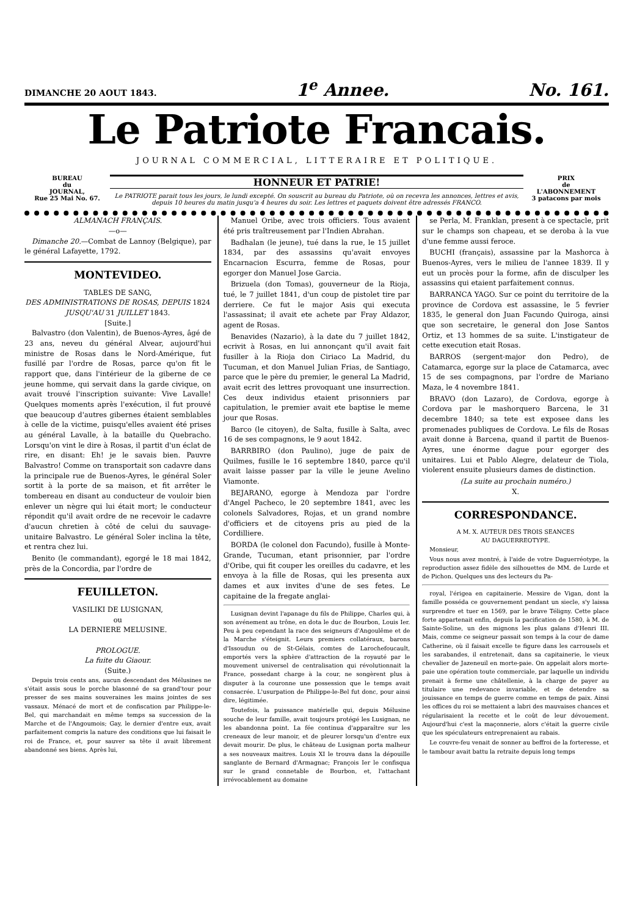DIMANCHE 20 AOUT 1843. 1<sup>e</sup> Annee. No. 161.
Le Patriote Francais.
JOURNAL COMMERCIAL, LITTERAIRE ET POLITIQUE.
BUREAU
du
JOURNAL,
Rue 25 Mai No. 67.
HONNEUR ET PATRIE!
Le PATRIOTE parait tous les jours, le lundi excepté. On souscrit au bureau du Patriote, où on recevra les annonces, lettres et avis, depuis 10 heures du matin jusqu'a 4 heures du soir. Les lettres et paquets doivent être adressés FRANCO.
PRIX
de
L'ABONNEMENT
3 patacons par mois
ALMANACH FRANÇAIS.
—o—
Dimanche 20.—Combat de Lannoy (Belgique), par le général Lafayette, 1792.
MONTEVIDEO.
TABLES DE SANG,
DES ADMINISTRATIONS DE ROSAS, DEPUIS 1824 JUSQU'AU 31 JUILLET 1843.
[Suite.]
Balvastro (don Valentin), de Buenos-Ayres, âgé de 23 ans, neveu du général Alvear, aujourd'hui ministre de Rosas dans le Nord-Amérique, fut fusillé par l'ordre de Rosas, parce qu'on fit le rapport que, dans l'intérieur de la giberne de ce jeune homme, qui servait dans la garde civique, on avait trouvé l'inscription suivante: Vive Lavalle! Quelques moments après l'exécution, il fut prouvé que beaucoup d'autres gibernes étaient semblables à celle de la victime, puisqu'elles avaient été prises au général Lavalle, à la bataille du Quebracho. Lorsqu'on vint le dire à Rosas, il partit d'un éclat de rire, en disant: Eh! je le savais bien. Pauvre Balvastro! Comme on transportait son cadavre dans la principale rue de Buenos-Ayres, le général Soler sortit à la porte de sa maison, et fit arrêter le tombereau en disant au conducteur de vouloir bien enlever un nègre qui lui était mort; le conducteur répondit qu'il avait ordre de ne recevoir le cadavre d'aucun chretien à côté de celui du sauvage-unitaire Balvastro. Le général Soler inclina la tête, et rentra chez lui.
Benito (le commandant), egorgé le 18 mai 1842, près de la Concordia, par l'ordre de
FEUILLETON.
VASILIKI DE LUSIGNAN,
ou
LA DERNIERE MELUSINE.
PROLOGUE.
La fuite du Giaour.
(Suite.)
Depuis trois cents ans, aucun descendant des Mélusines ne s'était assis sous le porche blasonné de sa grand'tour pour presser de ses mains souveraines les mains jointes de ses vassaux. Ménacé de mort et de confiscation par Philippe-le-Bel, qui marchandait en même temps sa succession de la Marche et de l'Angoumois; Gay, le dernier d'entre eux, avait parfaitement compris la nature des conditions que lui faisait le roi de France, et, pour sauver sa tête il avait librement abandonné ses biens. Après lui,
Manuel Oribe, avec trois officiers. Tous avaient été pris traîtreusement par l'Indien Abrahan.
Badhalan (le jeune), tué dans la rue, le 15 juillet 1834, par des assassins qu'avait envoyes Encarnacion Escurra, femme de Rosas, pour egorger don Manuel Jose Garcia.
Brizuela (don Tomas), gouverneur de la Rioja, tué, le 7 juillet 1841, d'un coup de pistolet tire par derriere. Ce fut le major Asis qui executa l'assassinat; il avait ete achete par Fray Aldazor, agent de Rosas.
Benavides (Nazario), à la date du 7 juillet 1842, ecrivit à Rosas, en lui annonçant qu'il avait fait fusiller à la Rioja don Ciriaco La Madrid, du Tucuman, et don Manuel Julian Frias, de Santiago, parce que le père du premier, le general La Madrid, avait ecrit des lettres provoquant une insurrection. Ces deux individus etaient prisonniers par capitulation, le premier avait ete baptise le meme jour que Rosas.
Barco (le citoyen), de Salta, fusille à Salta, avec 16 de ses compagnons, le 9 aout 1842.
BARRBIRO (don Paulino), juge de paix de Quilmes, fusille le 16 septembre 1840, parce qu'il avait laisse passer par la ville le jeune Avelino Viamonte.
BEJARANO, egorge à Mendoza par l'ordre d'Angel Pacheco, le 20 septembre 1841, avec les colonels Salvadores, Rojas, et un grand nombre d'officiers et de citoyens pris au pied de la Cordilliere.
BORDA (le colonel don Facundo), fusille à Monte-Grande, Tucuman, etant prisonnier, par l'ordre d'Oribe, qui fit couper les oreilles du cadavre, et les envoya à la fille de Rosas, qui les presenta aux dames et aux invites d'une de ses fetes. Le capitaine de la fregate anglai-
Lusignan devint l'apanage du fils de Philippe, Charles qui, à son avénement au trône, en dota le duc de Bourbon, Louis Ier. Peu à peu cependant la race des seigneurs d'Angoulême et de la Marche s'éteignit. Leurs premiers collatéraux, barons d'Issoudun ou de St-Gélais, comtes de Larochefoucault, emportés vers la sphère d'attraction de la royauté par le mouvement universel de centralisation qui révolutionnait la France, possedant charge à la cour, ne songèrent plus à disputer à la couronne une possession que le temps avait consacrée. L'usurpation de Philippe-le-Bel fut donc, pour ainsi dire, légitimée.
Toutefois, la puissance matérielle qui, depuis Mélusine souche de leur famille, avait toujours protégé les Lusignan, ne les abandonna point. La fée continua d'apparaître sur les creneaux de leur manoir, et de pleurer lorsqu'un d'entre eux devait mourir. De plus, le château de Lusignan porta malheur a ses nouveaux maitres. Louis XI le trouva dans la dépouille sanglante de Bernard d'Armagnac; François Ier le confisqua sur le grand connetable de Bourbon, et, l'attachant irrévocablement au domaine
se Perla, M. Franklan, present à ce spectacle, prit sur le champs son chapeau, et se deroba à la vue d'une femme aussi feroce.
BUCHI (français), assassine par la Mashorca à Buenos-Ayres, vers le milieu de l'annee 1839. Il y eut un procès pour la forme, afin de disculper les assassins qui etaient parfaitement connus.
BARRANCA YAGO. Sur ce point du territoire de la province de Cordova est assassine, le 5 fevrier 1835, le general don Juan Facundo Quiroga, ainsi que son secretaire, le general don Jose Santos Ortiz, et 13 hommes de sa suite. L'instigateur de cette execution etait Rosas.
BARROS (sergent-major don Pedro), de Catamarca, egorge sur la place de Catamarca, avec 15 de ses compagnons, par l'ordre de Mariano Maza, le 4 novembre 1841.
BRAVO (don Lazaro), de Cordova, egorge à Cordova par le mashorquero Barcena, le 31 decembre 1840; sa tete est exposee dans les promenades publiques de Cordova. Le fils de Rosas avait donne à Barcena, quand il partit de Buenos-Ayres, une énorme dague pour egorger des unitaires. Lui et Pablo Alegre, delateur de Tiola, violerent ensuite plusieurs dames de distinction.
(La suite au prochain numéro.)
X.
CORRESPONDANCE.
A M. X. AUTEUR DES TROIS SEANCES
AU DAGUERREOTYPE.
Monsieur,
Vous nous avez montré, à l'aide de votre Daguerréotype, la reproduction assez fidèle des silhouettes de MM. de Lurde et de Pichon. Quelques uns des lecteurs du Pa-
royal, l'érigea en capitainerie. Messire de Vigan, dont la famille posséda ce gouvernement pendant un siecle, s'y laissa surprendre et tuer en 1569, par le brave Téligny. Cette place forte appartenait enfin, depuis la pacification de 1580, à M. de Sainte-Soline, un des mignons les plus galans d'Henri III. Mais, comme ce seigneur passait son temps à la cour de dame Catherine, où il faisait excelle te figure dans les carrousels et les sarabandes, il entretenait, dans sa capitainerie, le vieux chevalier de Jazeneuil en morte-paie. On appelait alors morte-paie une opération toute commerciale, par laquelle un individu prenait à ferme une châtellenie, à la charge de payer au titulaire une redevance invariable, et de detendre sa jouissance en temps de guerre comme en temps de paix. Ainsi les offices du roi se mettaient a labri des mauvaises chances et régularisaient la recette et le coût de leur dévouement. Aujourd'hui c'est la maçonnerie, alors c'était la guerre civile que les spéculateurs entreprenaient au rabais.
Le couvre-feu venait de sonner au beffroi de la forteresse, et le tambour avait battu la retraite depuis long temps